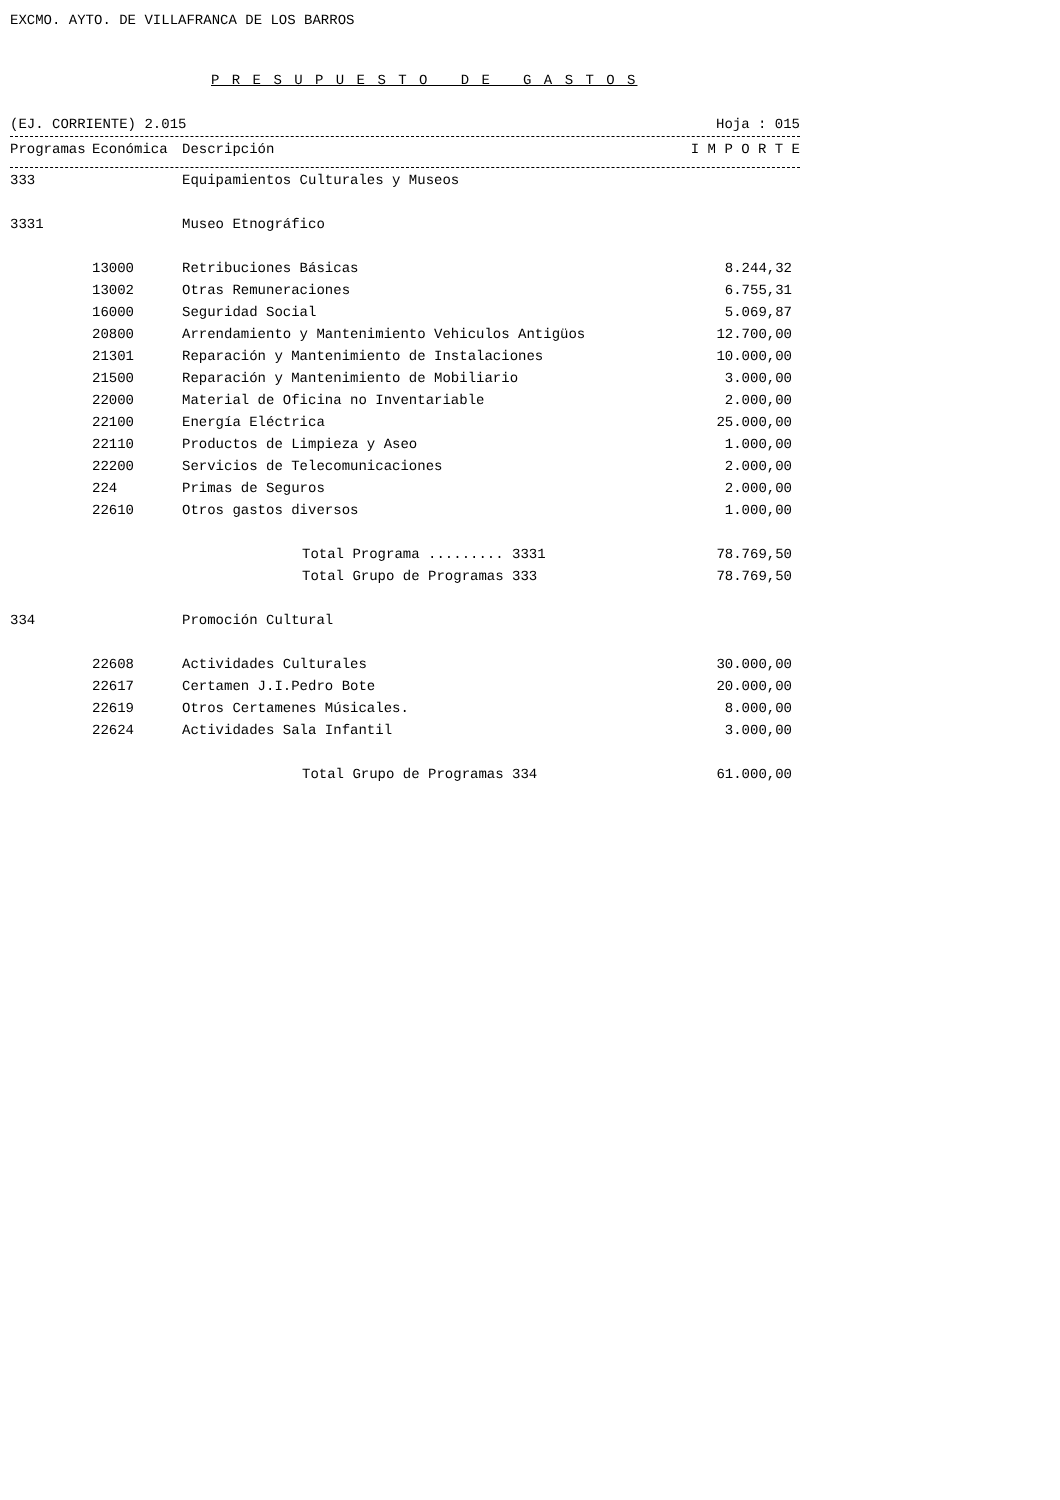EXCMO. AYTO. DE VILLAFRANCA DE LOS BARROS
P R E S U P U E S T O D E G A S T O S
(EJ. CORRIENTE) 2.015 Hoja : 015
| Programas | Económica | Descripción | I M P O R T E |
| --- | --- | --- | --- |
| 333 | | Equipamientos Culturales y Museos | |
| 3331 | | Museo Etnográfico | |
| | 13000 | Retribuciones Básicas | 8.244,32 |
| | 13002 | Otras Remuneraciones | 6.755,31 |
| | 16000 | Seguridad Social | 5.069,87 |
| | 20800 | Arrendamiento y Mantenimiento Vehiculos Antigüos | 12.700,00 |
| | 21301 | Reparación y Mantenimiento de Instalaciones | 10.000,00 |
| | 21500 | Reparación y Mantenimiento de Mobiliario | 3.000,00 |
| | 22000 | Material de Oficina no Inventariable | 2.000,00 |
| | 22100 | Energía Eléctrica | 25.000,00 |
| | 22110 | Productos de Limpieza y Aseo | 1.000,00 |
| | 22200 | Servicios de Telecomunicaciones | 2.000,00 |
| | 224 | Primas de Seguros | 2.000,00 |
| | 22610 | Otros gastos diversos | 1.000,00 |
| | | Total Programa ......... 3331 | 78.769,50 |
| | | Total Grupo de Programas 333 | 78.769,50 |
| 334 | | Promoción Cultural | |
| | 22608 | Actividades Culturales | 30.000,00 |
| | 22617 | Certamen J.I.Pedro Bote | 20.000,00 |
| | 22619 | Otros Certamenes Músicales. | 8.000,00 |
| | 22624 | Actividades Sala Infantil | 3.000,00 |
| | | Total Grupo de Programas 334 | 61.000,00 |